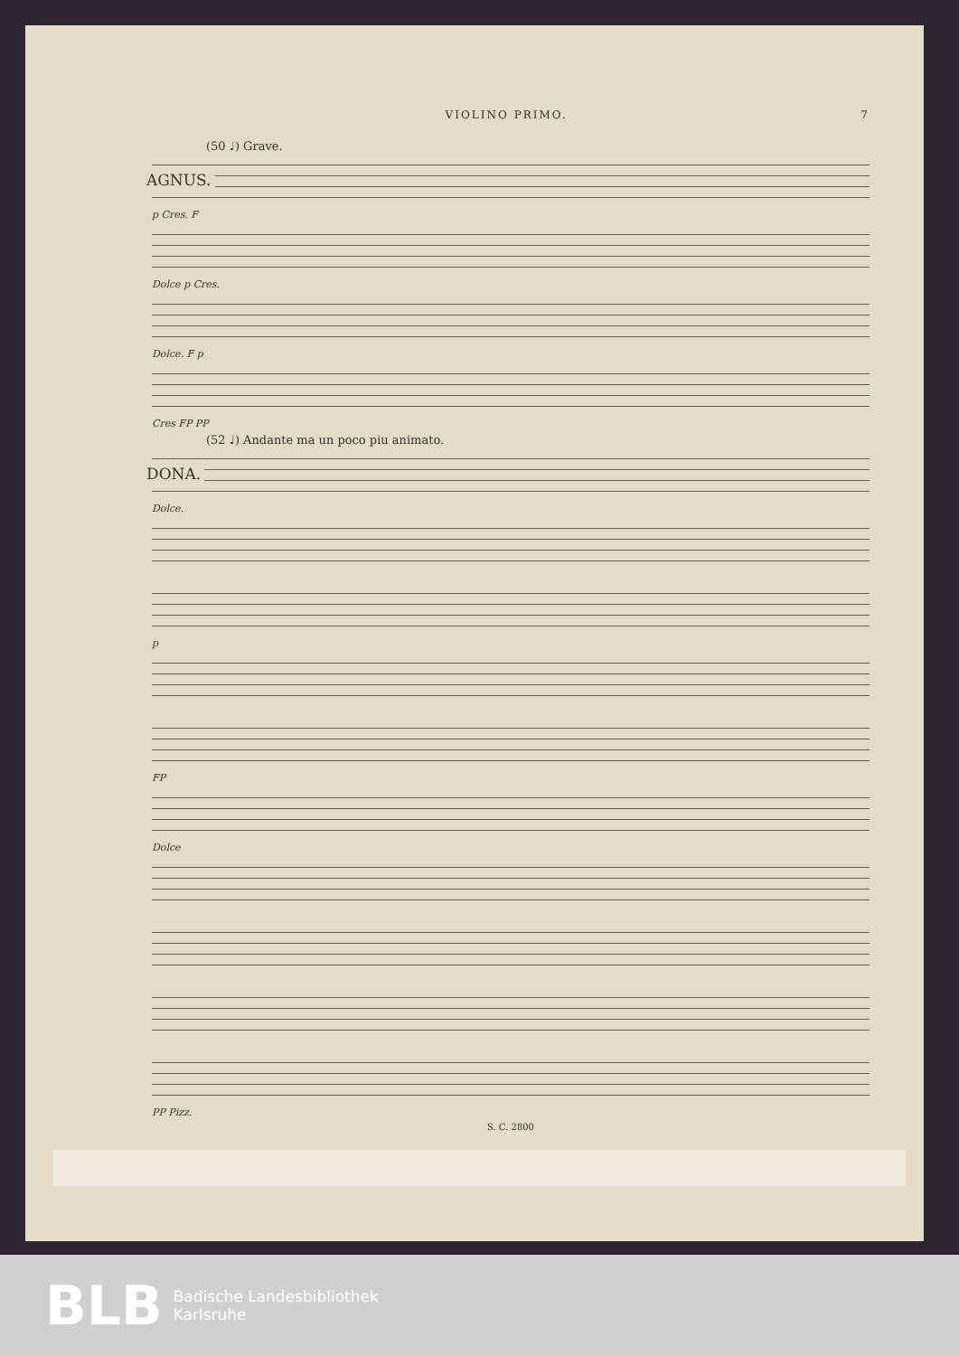VIOLINO PRIMO. 7
(50 ♩) Grave.
AGNUS.
p Cres. F
Dolce p Cres.
Dolce. F p
Cres FP PP
(52 ♩) Andante ma un poco piu animato.
DONA.
Dolce.
p
FP
Dolce
PP Pizz.
S. C. 2800
BLB
Badische Landesbibliothek
Karlsruhe